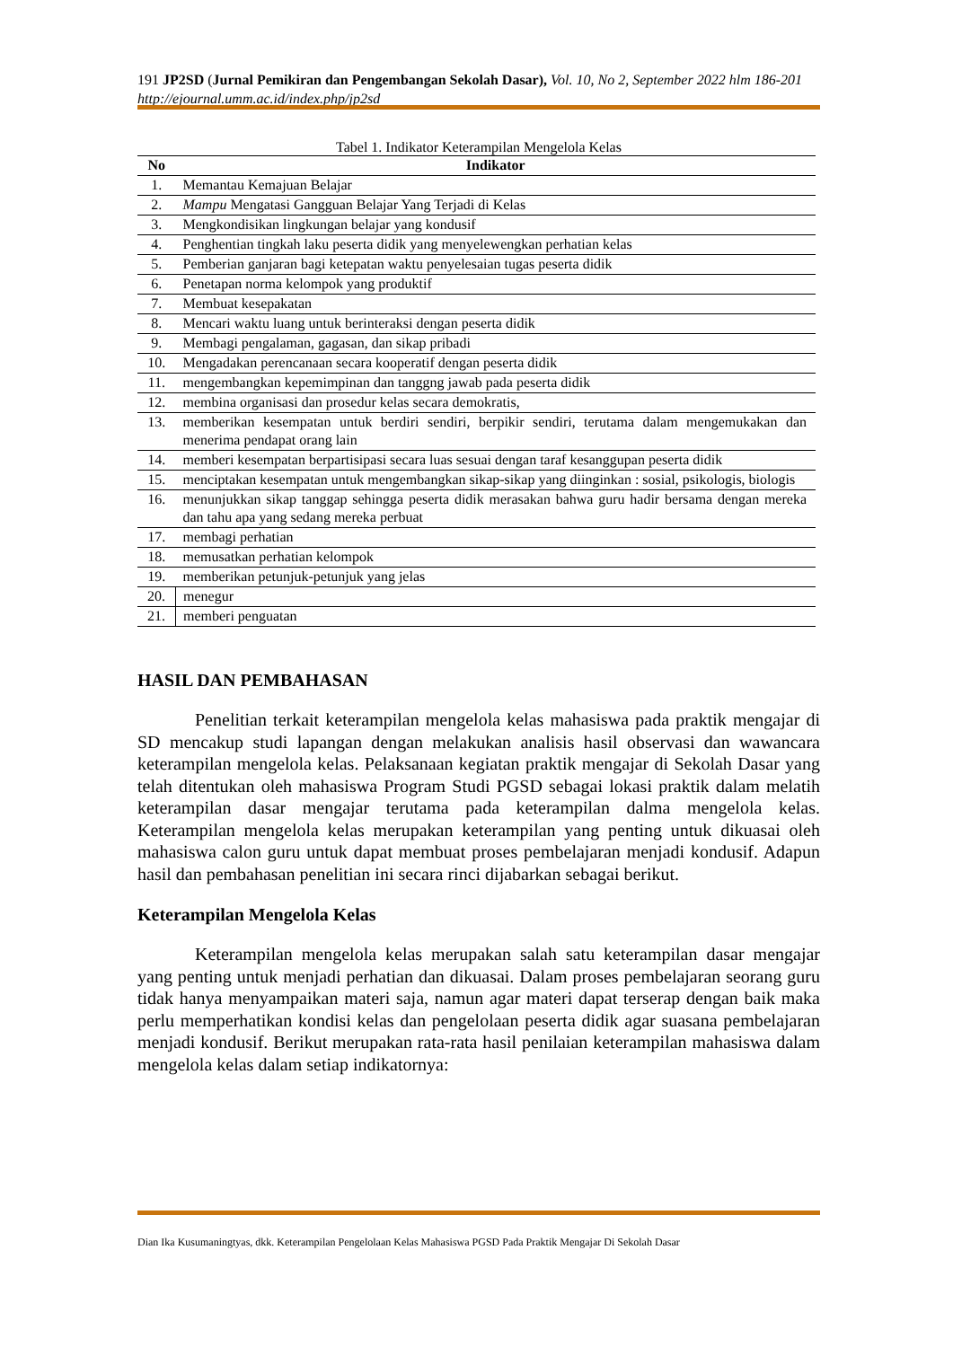191 JP2SD (Jurnal Pemikiran dan Pengembangan Sekolah Dasar), Vol. 10, No 2, September 2022 hlm 186-201
http://ejournal.umm.ac.id/index.php/jp2sd
Tabel 1. Indikator Keterampilan Mengelola Kelas
| No | Indikator |
| --- | --- |
| 1. | Memantau Kemajuan Belajar |
| 2. | Mampu Mengatasi Gangguan Belajar Yang Terjadi di Kelas |
| 3. | Mengkondisikan lingkungan belajar yang kondusif |
| 4. | Penghentian tingkah laku peserta didik yang menyelewengkan perhatian kelas |
| 5. | Pemberian ganjaran bagi ketepatan waktu penyelesaian tugas peserta didik |
| 6. | Penetapan norma kelompok yang produktif |
| 7. | Membuat kesepakatan |
| 8. | Mencari waktu luang untuk berinteraksi dengan peserta didik |
| 9. | Membagi pengalaman, gagasan, dan sikap pribadi |
| 10. | Mengadakan perencanaan secara kooperatif dengan peserta didik |
| 11. | mengembangkan kepemimpinan dan tanggng jawab pada peserta didik |
| 12. | membina organisasi dan prosedur kelas secara demokratis, |
| 13. | memberikan kesempatan untuk berdiri sendiri, berpikir sendiri, terutama dalam mengemukakan dan menerima pendapat orang lain |
| 14. | memberi kesempatan berpartisipasi secara luas sesuai dengan taraf kesanggupan peserta didik |
| 15. | menciptakan kesempatan untuk mengembangkan sikap-sikap yang diinginkan : sosial, psikologis, biologis |
| 16. | menunjukkan sikap tanggap sehingga peserta didik merasakan bahwa guru hadir bersama dengan mereka dan tahu apa yang sedang mereka perbuat |
| 17. | membagi perhatian |
| 18. | memusatkan perhatian kelompok |
| 19. | memberikan petunjuk-petunjuk yang jelas |
| 20. | menegur |
| 21. | memberi penguatan |
HASIL DAN PEMBAHASAN
Penelitian terkait keterampilan mengelola kelas mahasiswa pada praktik mengajar di SD mencakup studi lapangan dengan melakukan analisis hasil observasi dan wawancara keterampilan mengelola kelas. Pelaksanaan kegiatan praktik mengajar di Sekolah Dasar yang telah ditentukan oleh mahasiswa Program Studi PGSD sebagai lokasi praktik dalam melatih keterampilan dasar mengajar terutama pada keterampilan dalma mengelola kelas. Keterampilan mengelola kelas merupakan keterampilan yang penting untuk dikuasai oleh mahasiswa calon guru untuk dapat membuat proses pembelajaran menjadi kondusif. Adapun hasil dan pembahasan penelitian ini secara rinci dijabarkan sebagai berikut.
Keterampilan Mengelola Kelas
Keterampilan mengelola kelas merupakan salah satu keterampilan dasar mengajar yang penting untuk menjadi perhatian dan dikuasai. Dalam proses pembelajaran seorang guru tidak hanya menyampaikan materi saja, namun agar materi dapat terserap dengan baik maka perlu memperhatikan kondisi kelas dan pengelolaan peserta didik agar suasana pembelajaran menjadi kondusif. Berikut merupakan rata-rata hasil penilaian keterampilan mahasiswa dalam mengelola kelas dalam setiap indikatornya:
Dian Ika Kusumaningtyas, dkk. Keterampilan Pengelolaan Kelas Mahasiswa PGSD Pada Praktik Mengajar Di Sekolah Dasar